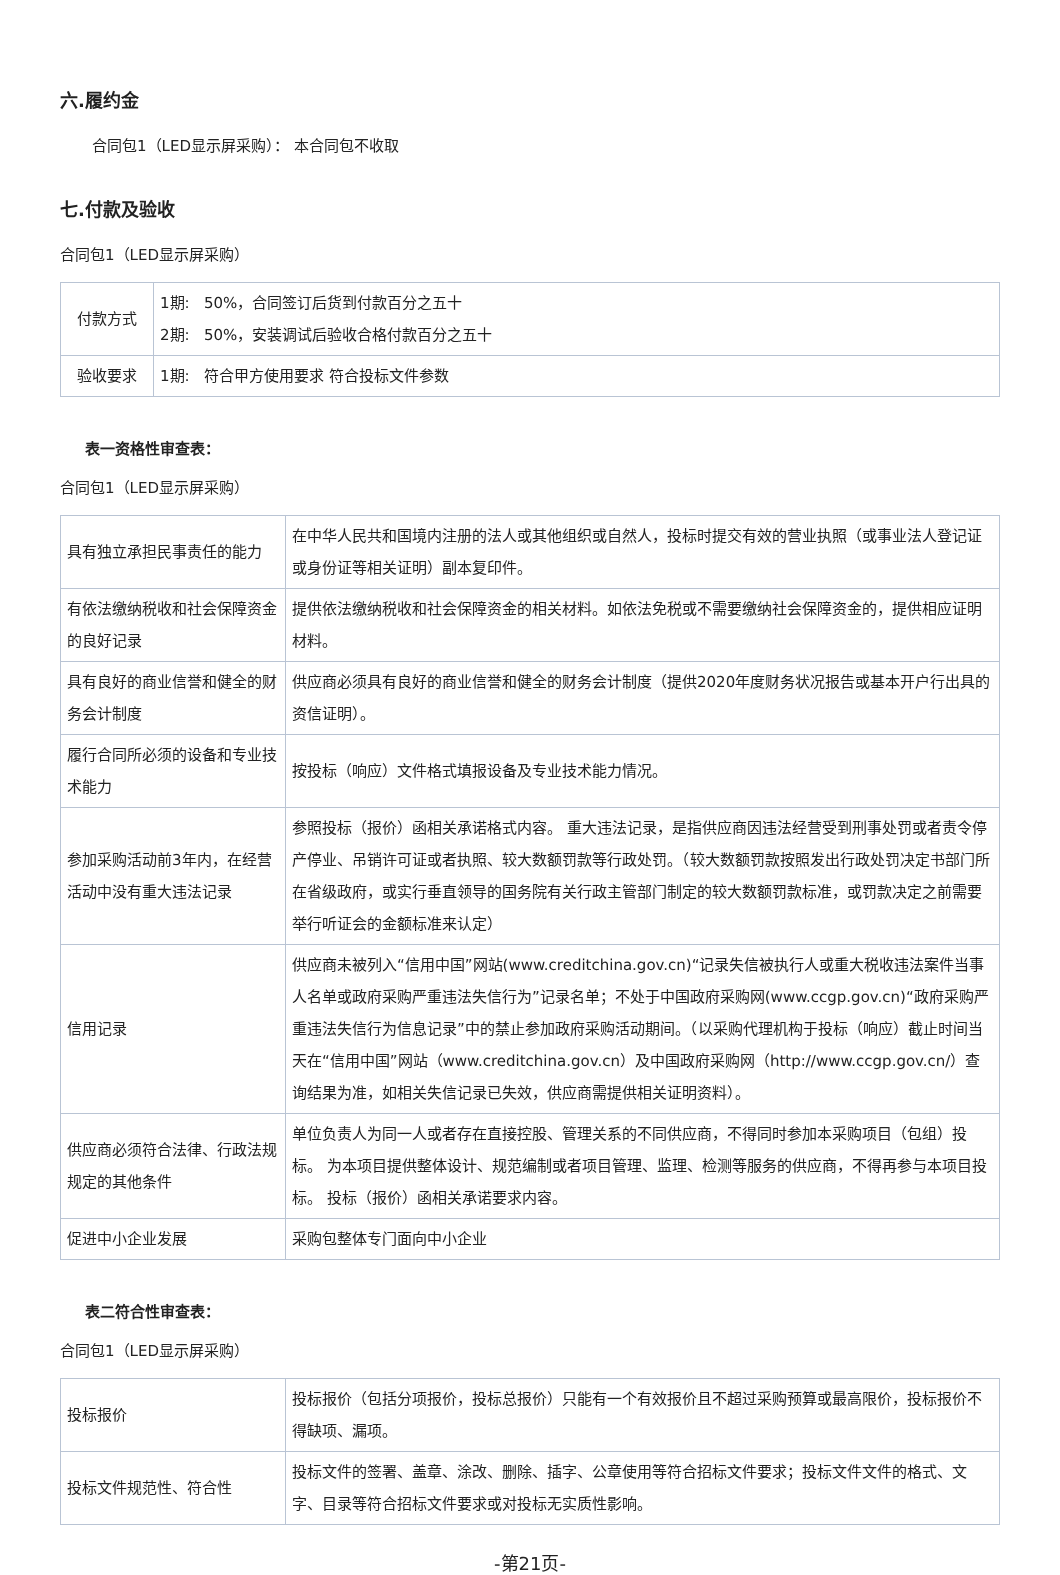六.履约金
合同包1（LED显示屏采购）： 本合同包不收取
七.付款及验收
合同包1（LED显示屏采购）
| 付款方式 | 1期: 50%，合同签订后货到付款百分之五十 2期: 50%，安装调试后验收合格付款百分之五十 |
| 验收要求 | 1期: 符合甲方使用要求 符合投标文件参数 |
表一资格性审查表：
合同包1（LED显示屏采购）
| 具有独立承担民事责任的能力 | 在中华人民共和国境内注册的法人或其他组织或自然人，投标时提交有效的营业执照（或事业法人登记证或身份证等相关证明）副本复印件。 |
| 有依法缴纳税收和社会保障资金的良好记录 | 提供依法缴纳税收和社会保障资金的相关材料。如依法免税或不需要缴纳社会保障资金的，提供相应证明材料。 |
| 具有良好的商业信誉和健全的财务会计制度 | 供应商必须具有良好的商业信誉和健全的财务会计制度（提供2020年度财务状况报告或基本开户行出具的资信证明）。 |
| 履行合同所必须的设备和专业技术能力 | 按投标（响应）文件格式填报设备及专业技术能力情况。 |
| 参加采购活动前3年内，在经营活动中没有重大违法记录 | 参照投标（报价）函相关承诺格式内容。 重大违法记录，是指供应商因违法经营受到刑事处罚或者责令停产停业、吊销许可证或者执照、较大数额罚款等行政处罚。（较大数额罚款按照发出行政处罚决定书部门所在省级政府，或实行垂直领导的国务院有关行政主管部门制定的较大数额罚款标准，或罚款决定之前需要举行听证会的金额标准来认定） |
| 信用记录 | 供应商未被列入“信用中国”网站(www.creditchina.gov.cn)“记录失信被执行人或重大税收违法案件当事人名单或政府采购严重违法失信行为”记录名单；不处于中国政府采购网(www.ccgp.gov.cn)“政府采购严重违法失信行为信息记录”中的禁止参加政府采购活动期间。（以采购代理机构于投标（响应）截止时间当天在“信用中国”网站（www.creditchina.gov.cn）及中国政府采购网（http://www.ccgp.gov.cn/）查询结果为准，如相关失信记录已失效，供应商需提供相关证明资料）。 |
| 供应商必须符合法律、行政法规规定的其他条件 | 单位负责人为同一人或者存在直接控股、管理关系的不同供应商，不得同时参加本采购项目（包组）投标。 为本项目提供整体设计、规范编制或者项目管理、监理、检测等服务的供应商，不得再参与本项目投标。 投标（报价）函相关承诺要求内容。 |
| 促进中小企业发展 | 采购包整体专门面向中小企业 |
表二符合性审查表：
合同包1（LED显示屏采购）
| 投标报价 | 投标报价（包括分项报价，投标总报价）只能有一个有效报价且不超过采购预算或最高限价，投标报价不得缺项、漏项。 |
| 投标文件规范性、符合性 | 投标文件的签署、盖章、涂改、删除、插字、公章使用等符合招标文件要求；投标文件文件的格式、文字、目录等符合招标文件要求或对投标无实质性影响。 |
-第21页-